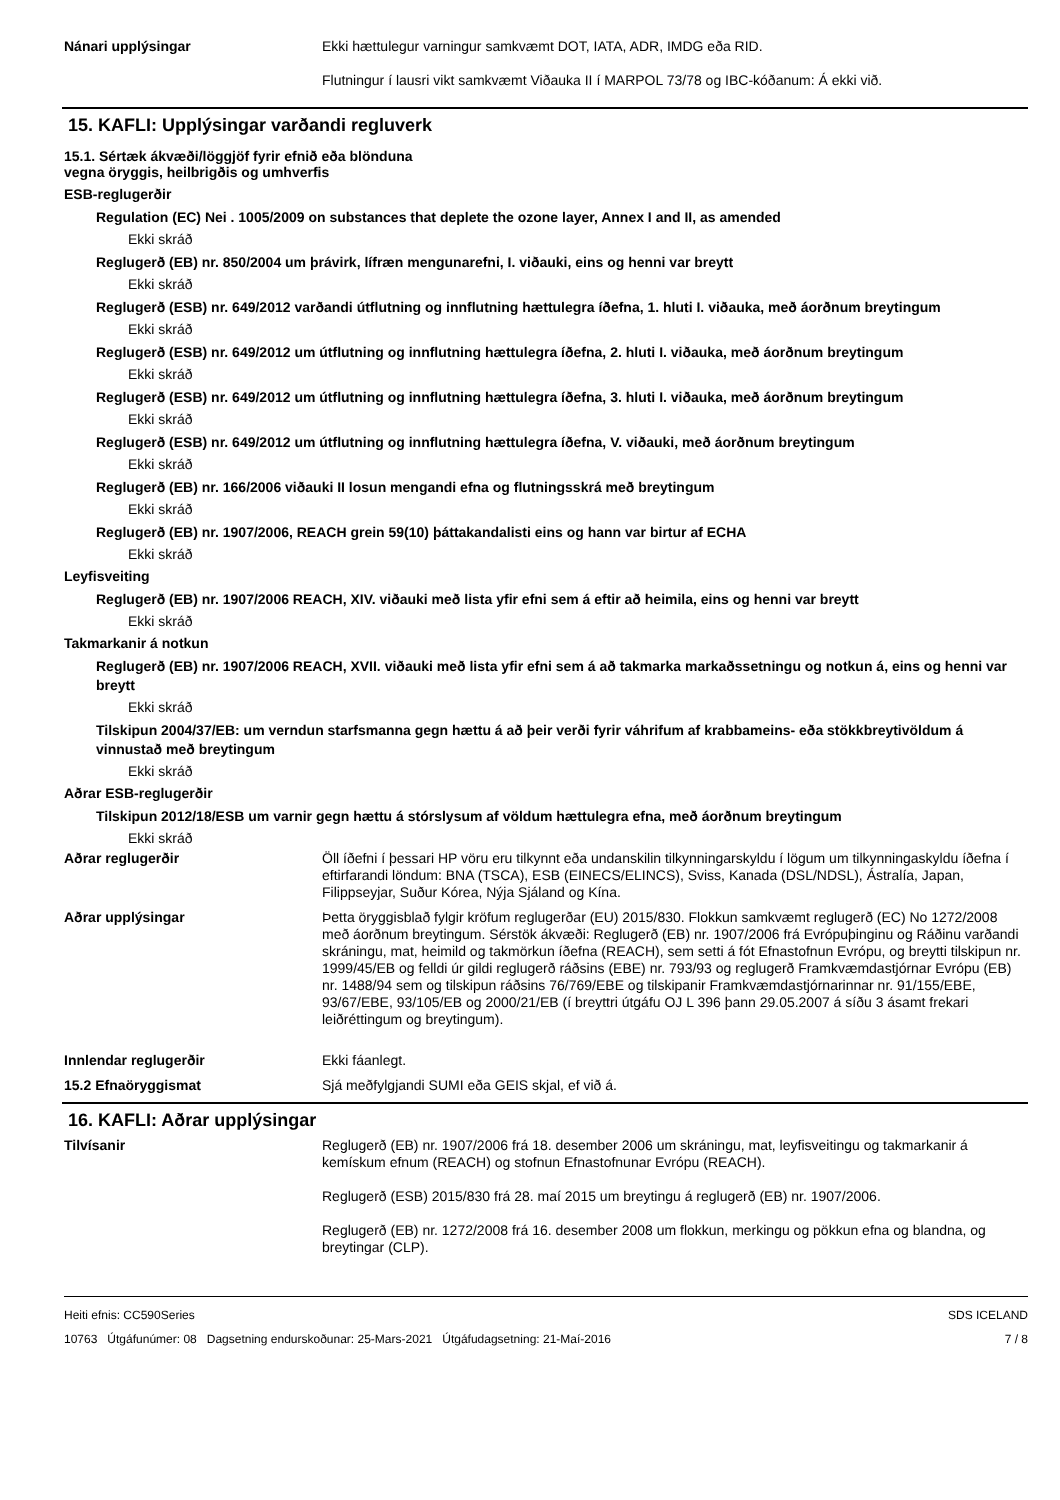Nánari upplýsingar
Ekki hættulegur varningur samkvæmt DOT, IATA, ADR, IMDG eða RID.
Flutningur í lausri vikt samkvæmt Viðauka II í MARPOL 73/78 og IBC-kóðanum: Á ekki við.
15. KAFLI: Upplýsingar varðandi regluverk
15.1. Sértæk ákvæði/löggjöf fyrir efnið eða blönduna
vegna öryggis, heilbrigðis og umhverfis
ESB-reglugerðir
Regulation (EC) Nei . 1005/2009 on substances that deplete the ozone layer, Annex I and II, as amended
Ekki skráð
Reglugerð (EB) nr. 850/2004 um þrávirk, lífræn mengunarefni, I. viðauki, eins og henni var breytt
Ekki skráð
Reglugerð (ESB) nr. 649/2012 varðandi útflutning og innflutning hættulegra íðefna, 1. hluti I. viðauka, með áorðnum breytingum
Ekki skráð
Reglugerð (ESB) nr. 649/2012 um útflutning og innflutning hættulegra íðefna, 2. hluti I. viðauka, með áorðnum breytingum
Ekki skráð
Reglugerð (ESB) nr. 649/2012 um útflutning og innflutning hættulegra íðefna, 3. hluti I. viðauka, með áorðnum breytingum
Ekki skráð
Reglugerð (ESB) nr. 649/2012 um útflutning og innflutning hættulegra íðefna, V. viðauki, með áorðnum breytingum
Ekki skráð
Reglugerð (EB) nr. 166/2006 viðauki II losun mengandi efna og flutningsskrá með breytingum
Ekki skráð
Reglugerð (EB) nr. 1907/2006, REACH grein 59(10) þáttakandalisti eins og hann var birtur af ECHA
Ekki skráð
Leyfisveiting
Reglugerð (EB) nr. 1907/2006 REACH, XIV. viðauki með lista yfir efni sem á eftir að heimila, eins og henni var breytt
Ekki skráð
Takmarkanir á notkun
Reglugerð (EB) nr. 1907/2006 REACH, XVII. viðauki með lista yfir efni sem á að takmarka markaðssetningu og notkun á, eins og henni var breytt
Ekki skráð
Tilskipun 2004/37/EB: um verndun starfsmanna gegn hættu á að þeir verði fyrir váhrifum af krabbameins- eða stökkbreytivöldum á vinnustað með breytingum
Ekki skráð
Aðrar ESB-reglugerðir
Tilskipun 2012/18/ESB um varnir gegn hættu á stórslysum af völdum hættulegra efna, með áorðnum breytingum
Ekki skráð
Aðrar reglugerðir
Öll íðefni í þessari HP vöru eru tilkynnt eða undanskilin tilkynningarskyldu í lögum um tilkynningaskyldu íðefna í eftirfarandi löndum: BNA (TSCA), ESB (EINECS/ELINCS), Sviss, Kanada (DSL/NDSL), Ástralía, Japan, Filippseyjar, Suður Kórea, Nýja Sjáland og Kína.
Aðrar upplýsingar
Þetta öryggisblað fylgir kröfum reglugerðar (EU) 2015/830. Flokkun samkvæmt reglugerð (EC) No 1272/2008 með áorðnum breytingum. Sérstök ákvæði: Reglugerð (EB) nr. 1907/2006 frá Evrópuþinginu og Ráðinu varðandi skráningu, mat, heimild og takmörkun íðefna (REACH), sem setti á fót Efnastofnun Evrópu, og breytti tilskipun nr. 1999/45/EB og felldi úr gildi reglugerð ráðsins (EBE) nr. 793/93 og reglugerð Framkvæmdastjórnar Evrópu (EB) nr. 1488/94 sem og tilskipun ráðsins 76/769/EBE og tilskipanir Framkvæmdastjórnarinnar nr. 91/155/EBE, 93/67/EBE, 93/105/EB og 2000/21/EB (í breyttri útgáfu OJ L 396 þann 29.05.2007 á síðu 3 ásamt frekari leiðréttingum og breytingum).
Innlendar reglugerðir
Ekki fáanlegt.
15.2 Efnaöryggismat
Sjá meðfylgjandi SUMI eða GEIS skjal, ef við á.
16. KAFLI: Aðrar upplýsingar
Tilvísanir
Reglugerð (EB) nr. 1907/2006 frá 18. desember 2006 um skráningu, mat, leyfisveitingu og takmarkanir á kemískum efnum (REACH) og stofnun Efnastofnunar Evrópu (REACH).
Reglugerð (ESB) 2015/830 frá 28. maí 2015 um breytingu á reglugerð (EB) nr. 1907/2006.
Reglugerð (EB) nr. 1272/2008 frá 16. desember 2008 um flokkun, merkingu og pökkun efna og blandna, og breytingar (CLP).
Heiti efnis: CC590Series
10763 Útgáfunúmer: 08 Dagsetning endurskoðunar: 25-Mars-2021 Útgáfudagsetning: 21-Maí-2016
SDS ICELAND
7 / 8